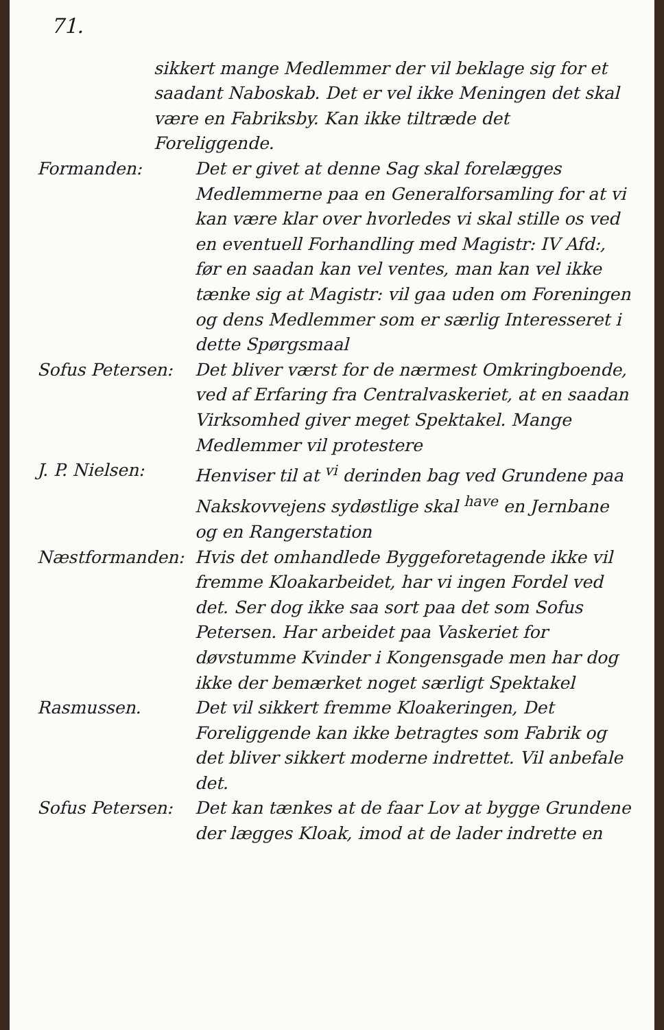71.
sikkert mange Medlemmer der vil beklage sig for et saadant Naboskab. Det er vel ikke Meningen det skal være en Fabriksby. Kan ikke tiltræde det Foreliggende.
Formanden: Det er givet at denne Sag skal forelægges Medlemmerne paa en Generalforsamling for at vi kan være klar over hvorledes vi skal stille os ved en eventuell Forhandling med Magistr: IV Afd:, før en saadan kan vel ventes, man kan vel ikke tænke sig at Magistr: vil gaa uden om Foreningen og dens Medlemmer som er særlig Interesseret i dette Spørgsmaal
Sofus Petersen: Det bliver værst for de nærmest Omkringboende, ved af Erfaring fra Centralvaskeriet, at en saadan Virksomhed giver meget Spektakel. Mange Medlemmer vil protestere
J. P. Nielsen: Henviser til at <sup>vi</sup> derinden bag ved Grundene paa Nakskovvejens sydøstlige skal <sup>have</sup> en Jernbane og en Rangerstation
Næstformanden: Hvis det omhandlede Byggeforetagende ikke vil fremme Kloakarbeidet, har vi ingen Fordel ved det. Ser dog ikke saa sort paa det som Sofus Petersen. Har arbeidet paa Vaskeriet for døvstumme Kvinder i Kongensgade men har dog ikke der bemærket noget særligt Spektakel
Rasmussen. Det vil sikkert fremme Kloakeringen, Det Foreliggende kan ikke betragtes som Fabrik og det bliver sikkert moderne indrettet. Vil anbefale det.
Sofus Petersen: Det kan tænkes at de faar Lov at bygge Grundene der lægges Kloak, imod at de lader indrette en